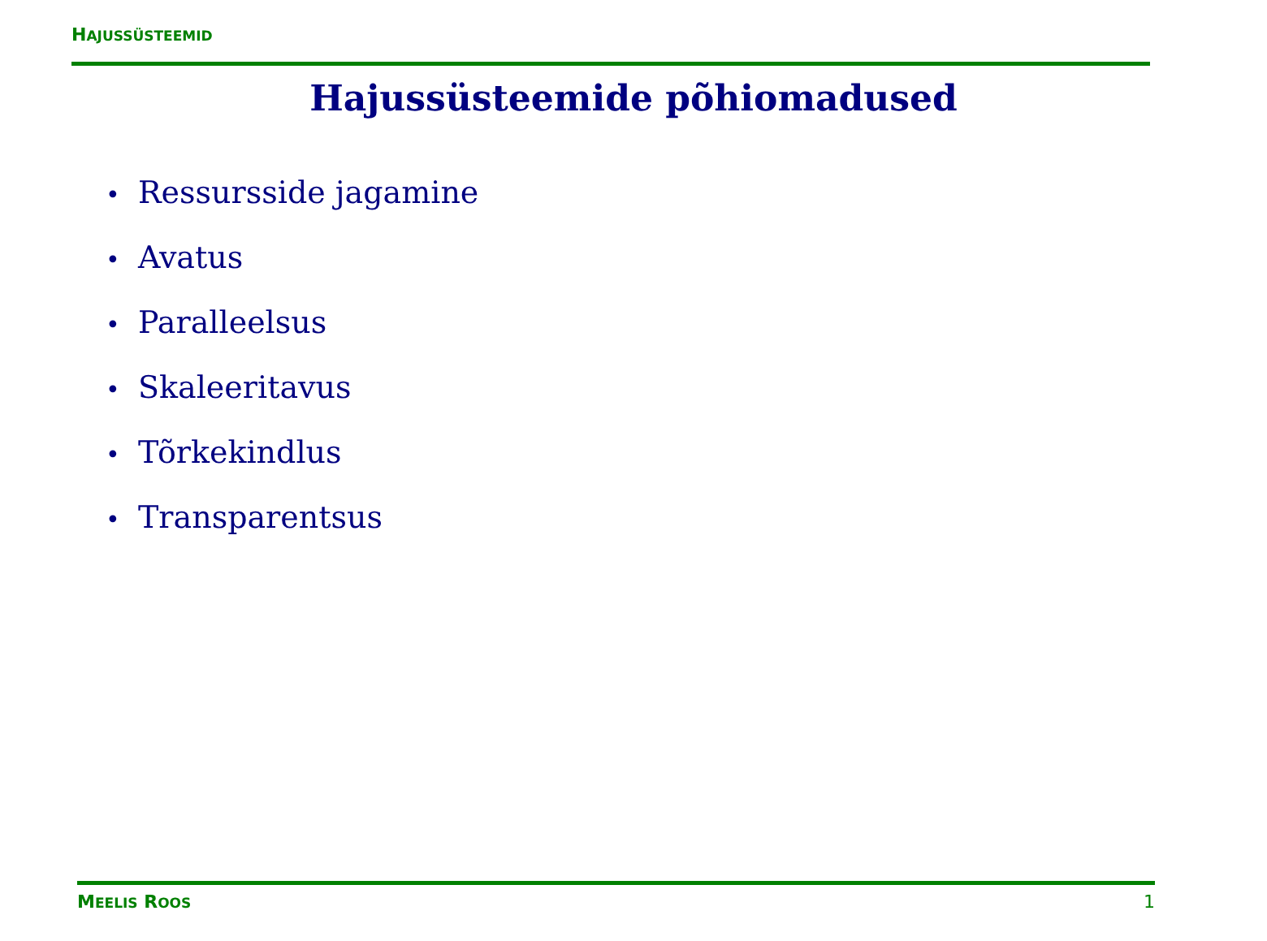HAJUSSÜSTEEMID
Hajussüsteemide põhiomadused
• Ressursside jagamine
• Avatus
• Paralleelsus
• Skaleeritavus
• Tõrkekindlus
• Transparentsus
MEELIS ROOS
1